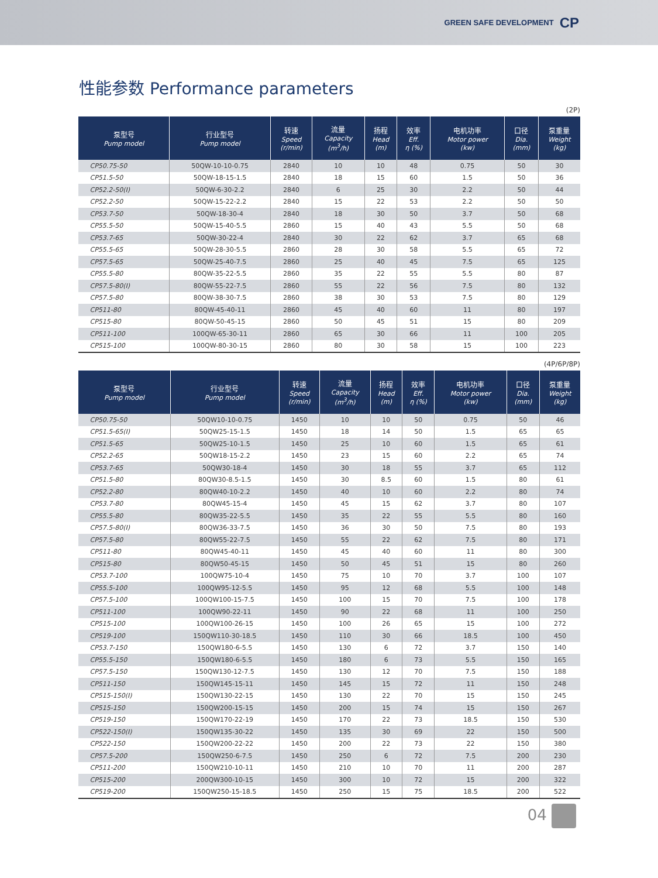GREEN SAFE DEVELOPMENT CP
性能参数 Performance parameters
(2P)
| 泵型号 Pump model | 行业型号 Pump model | 转速 Speed (r/min) | 流量 Capacity (m<sup>3</sup>/h) | 扬程 Head (m) | 效率 Eff. η (%) | 电机功率 Motor power (kw) | 口径 Dia. (mm) | 泵重量 Weight (kg) |
| --- | --- | --- | --- | --- | --- | --- | --- | --- |
| CP50.75-50 | 50QW-10-10-0.75 | 2840 | 10 | 10 | 48 | 0.75 | 50 | 30 |
| CP51.5-50 | 50QW-18-15-1.5 | 2840 | 18 | 15 | 60 | 1.5 | 50 | 36 |
| CP52.2-50(I) | 50QW-6-30-2.2 | 2840 | 6 | 25 | 30 | 2.2 | 50 | 44 |
| CP52.2-50 | 50QW-15-22-2.2 | 2840 | 15 | 22 | 53 | 2.2 | 50 | 50 |
| CP53.7-50 | 50QW-18-30-4 | 2840 | 18 | 30 | 50 | 3.7 | 50 | 68 |
| CP55.5-50 | 50QW-15-40-5.5 | 2860 | 15 | 40 | 43 | 5.5 | 50 | 68 |
| CP53.7-65 | 50QW-30-22-4 | 2840 | 30 | 22 | 62 | 3.7 | 65 | 68 |
| CP55.5-65 | 50QW-28-30-5.5 | 2860 | 28 | 30 | 58 | 5.5 | 65 | 72 |
| CP57.5-65 | 50QW-25-40-7.5 | 2860 | 25 | 40 | 45 | 7.5 | 65 | 125 |
| CP55.5-80 | 80QW-35-22-5.5 | 2860 | 35 | 22 | 55 | 5.5 | 80 | 87 |
| CP57.5-80(I) | 80QW-55-22-7.5 | 2860 | 55 | 22 | 56 | 7.5 | 80 | 132 |
| CP57.5-80 | 80QW-38-30-7.5 | 2860 | 38 | 30 | 53 | 7.5 | 80 | 129 |
| CP511-80 | 80QW-45-40-11 | 2860 | 45 | 40 | 60 | 11 | 80 | 197 |
| CP515-80 | 80QW-50-45-15 | 2860 | 50 | 45 | 51 | 15 | 80 | 209 |
| CP511-100 | 100QW-65-30-11 | 2860 | 65 | 30 | 66 | 11 | 100 | 205 |
| CP515-100 | 100QW-80-30-15 | 2860 | 80 | 30 | 58 | 15 | 100 | 223 |
(4P/6P/8P)
| 泵型号 Pump model | 行业型号 Pump model | 转速 Speed (r/min) | 流量 Capacity (m<sup>3</sup>/h) | 扬程 Head (m) | 效率 Eff. η (%) | 电机功率 Motor power (kw) | 口径 Dia. (mm) | 泵重量 Weight (kg) |
| --- | --- | --- | --- | --- | --- | --- | --- | --- |
| CP50.75-50 | 50QW10-10-0.75 | 1450 | 10 | 10 | 50 | 0.75 | 50 | 46 |
| CP51.5-65(I) | 50QW25-15-1.5 | 1450 | 18 | 14 | 50 | 1.5 | 65 | 65 |
| CP51.5-65 | 50QW25-10-1.5 | 1450 | 25 | 10 | 60 | 1.5 | 65 | 61 |
| CP52.2-65 | 50QW18-15-2.2 | 1450 | 23 | 15 | 60 | 2.2 | 65 | 74 |
| CP53.7-65 | 50QW30-18-4 | 1450 | 30 | 18 | 55 | 3.7 | 65 | 112 |
| CP51.5-80 | 80QW30-8.5-1.5 | 1450 | 30 | 8.5 | 60 | 1.5 | 80 | 61 |
| CP52.2-80 | 80QW40-10-2.2 | 1450 | 40 | 10 | 60 | 2.2 | 80 | 74 |
| CP53.7-80 | 80QW45-15-4 | 1450 | 45 | 15 | 62 | 3.7 | 80 | 107 |
| CP55.5-80 | 80QW35-22-5.5 | 1450 | 35 | 22 | 55 | 5.5 | 80 | 160 |
| CP57.5-80(I) | 80QW36-33-7.5 | 1450 | 36 | 30 | 50 | 7.5 | 80 | 193 |
| CP57.5-80 | 80QW55-22-7.5 | 1450 | 55 | 22 | 62 | 7.5 | 80 | 171 |
| CP511-80 | 80QW45-40-11 | 1450 | 45 | 40 | 60 | 11 | 80 | 300 |
| CP515-80 | 80QW50-45-15 | 1450 | 50 | 45 | 51 | 15 | 80 | 260 |
| CP53.7-100 | 100QW75-10-4 | 1450 | 75 | 10 | 70 | 3.7 | 100 | 107 |
| CP55.5-100 | 100QW95-12-5.5 | 1450 | 95 | 12 | 68 | 5.5 | 100 | 148 |
| CP57.5-100 | 100QW100-15-7.5 | 1450 | 100 | 15 | 70 | 7.5 | 100 | 178 |
| CP511-100 | 100QW90-22-11 | 1450 | 90 | 22 | 68 | 11 | 100 | 250 |
| CP515-100 | 100QW100-26-15 | 1450 | 100 | 26 | 65 | 15 | 100 | 272 |
| CP519-100 | 150QW110-30-18.5 | 1450 | 110 | 30 | 66 | 18.5 | 100 | 450 |
| CP53.7-150 | 150QW180-6-5.5 | 1450 | 130 | 6 | 72 | 3.7 | 150 | 140 |
| CP55.5-150 | 150QW180-6-5.5 | 1450 | 180 | 6 | 73 | 5.5 | 150 | 165 |
| CP57.5-150 | 150QW130-12-7.5 | 1450 | 130 | 12 | 70 | 7.5 | 150 | 188 |
| CP511-150 | 150QW145-15-11 | 1450 | 145 | 15 | 72 | 11 | 150 | 248 |
| CP515-150(I) | 150QW130-22-15 | 1450 | 130 | 22 | 70 | 15 | 150 | 245 |
| CP515-150 | 150QW200-15-15 | 1450 | 200 | 15 | 74 | 15 | 150 | 267 |
| CP519-150 | 150QW170-22-19 | 1450 | 170 | 22 | 73 | 18.5 | 150 | 530 |
| CP522-150(I) | 150QW135-30-22 | 1450 | 135 | 30 | 69 | 22 | 150 | 500 |
| CP522-150 | 150QW200-22-22 | 1450 | 200 | 22 | 73 | 22 | 150 | 380 |
| CP57.5-200 | 150QW250-6-7.5 | 1450 | 250 | 6 | 72 | 7.5 | 200 | 230 |
| CP511-200 | 150QW210-10-11 | 1450 | 210 | 10 | 70 | 11 | 200 | 287 |
| CP515-200 | 200QW300-10-15 | 1450 | 300 | 10 | 72 | 15 | 200 | 322 |
| CP519-200 | 150QW250-15-18.5 | 1450 | 250 | 15 | 75 | 18.5 | 200 | 522 |
04